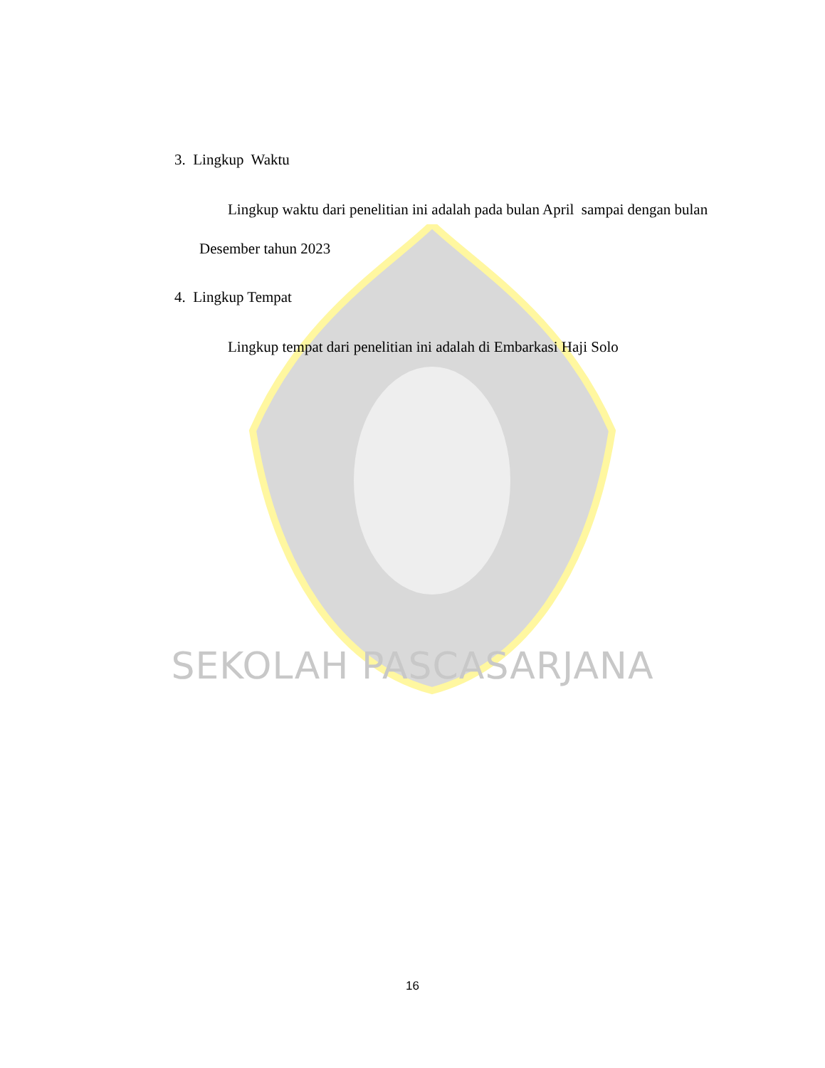3. Lingkup Waktu
Lingkup waktu dari penelitian ini adalah pada bulan April sampai dengan bulan Desember tahun 2023
4. Lingkup Tempat
Lingkup tempat dari penelitian ini adalah di Embarkasi Haji Solo
SEKOLAH PASCASARJANA
16